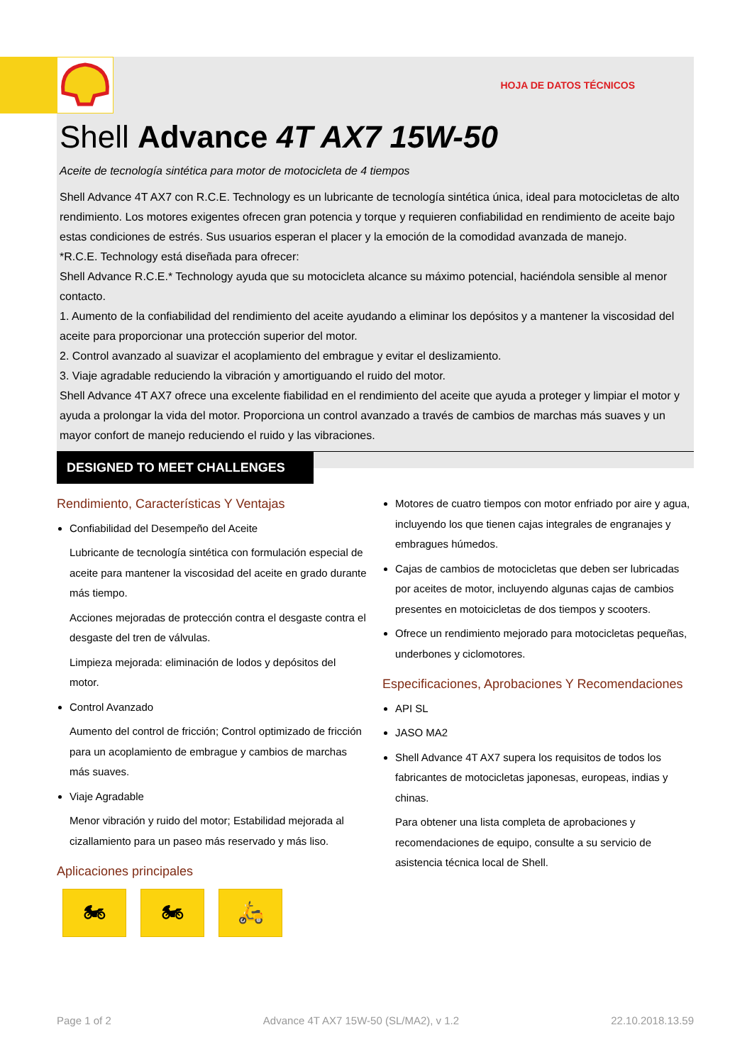HOJA DE DATOS TÉCNICOS
Shell Advance 4T AX7 15W-50
Aceite de tecnología sintética para motor de motocicleta de 4 tiempos
Shell Advance 4T AX7 con R.C.E. Technology es un lubricante de tecnología sintética única, ideal para motocicletas de alto rendimiento. Los motores exigentes ofrecen gran potencia y torque y requieren confiabilidad en rendimiento de aceite bajo estas condiciones de estrés. Sus usuarios esperan el placer y la emoción de la comodidad avanzada de manejo.
*R.C.E. Technology está diseñada para ofrecer:
Shell Advance R.C.E.* Technology ayuda que su motocicleta alcance su máximo potencial, haciéndola sensible al menor contacto.
1. Aumento de la confiabilidad del rendimiento del aceite ayudando a eliminar los depósitos y a mantener la viscosidad del aceite para proporcionar una protección superior del motor.
2. Control avanzado al suavizar el acoplamiento del embrague y evitar el deslizamiento.
3. Viaje agradable reduciendo la vibración y amortiguando el ruido del motor.
Shell Advance 4T AX7 ofrece una excelente fiabilidad en el rendimiento del aceite que ayuda a proteger y limpiar el motor y ayuda a prolongar la vida del motor. Proporciona un control avanzado a través de cambios de marchas más suaves y un mayor confort de manejo reduciendo el ruido y las vibraciones.
DESIGNED TO MEET CHALLENGES
Rendimiento, Características Y Ventajas
Confiabilidad del Desempeño del Aceite
Lubricante de tecnología sintética con formulación especial de aceite para mantener la viscosidad del aceite en grado durante más tiempo.
Acciones mejoradas de protección contra el desgaste contra el desgaste del tren de válvulas.
Limpieza mejorada: eliminación de lodos y depósitos del motor.
Control Avanzado
Aumento del control de fricción; Control optimizado de fricción para un acoplamiento de embrague y cambios de marchas más suaves.
Viaje Agradable
Menor vibración y ruido del motor; Estabilidad mejorada al cizallamiento para un paseo más reservado y más liso.
Aplicaciones principales
🏍 🏍 🛵
Motores de cuatro tiempos con motor enfriado por aire y agua, incluyendo los que tienen cajas integrales de engranajes y embragues húmedos.
Cajas de cambios de motocicletas que deben ser lubricadas por aceites de motor, incluyendo algunas cajas de cambios presentes en motoicicletas de dos tiempos y scooters.
Ofrece un rendimiento mejorado para motocicletas pequeñas, underbones y ciclomotores.
Especificaciones, Aprobaciones Y Recomendaciones
API SL
JASO MA2
Shell Advance 4T AX7 supera los requisitos de todos los fabricantes de motocicletas japonesas, europeas, indias y chinas.
Para obtener una lista completa de aprobaciones y recomendaciones de equipo, consulte a su servicio de asistencia técnica local de Shell.
Page 1 of 2 Advance 4T AX7 15W-50 (SL/MA2), v 1.2 22.10.2018.13.59